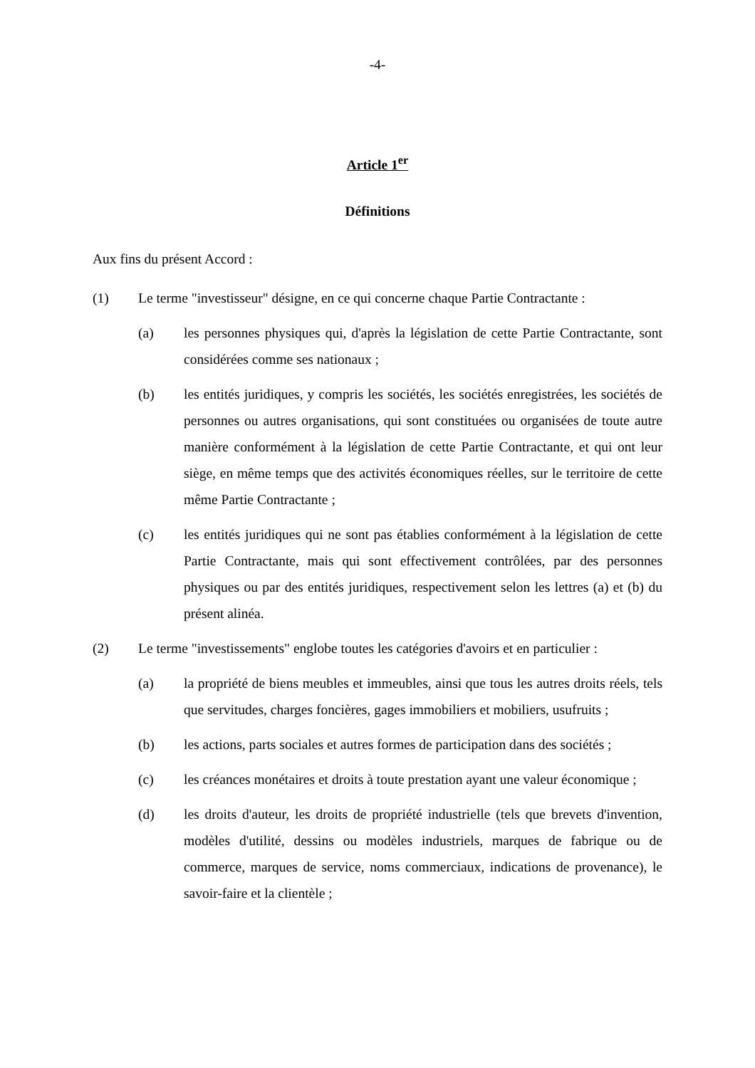-4-
Article 1<sup>er</sup>
Définitions
Aux fins du présent Accord :
(1) Le terme "investisseur" désigne, en ce qui concerne chaque Partie Contractante :
(a) les personnes physiques qui, d'après la législation de cette Partie Contractante, sont considérées comme ses nationaux ;
(b) les entités juridiques, y compris les sociétés, les sociétés enregistrées, les sociétés de personnes ou autres organisations, qui sont constituées ou organisées de toute autre manière conformément à la législation de cette Partie Contractante, et qui ont leur siège, en même temps que des activités économiques réelles, sur le territoire de cette même Partie Contractante ;
(c) les entités juridiques qui ne sont pas établies conformément à la législation de cette Partie Contractante, mais qui sont effectivement contrôlées, par des personnes physiques ou par des entités juridiques, respectivement selon les lettres (a) et (b) du présent alinéa.
(2) Le terme "investissements" englobe toutes les catégories d'avoirs et en particulier :
(a) la propriété de biens meubles et immeubles, ainsi que tous les autres droits réels, tels que servitudes, charges foncières, gages immobiliers et mobiliers, usufruits ;
(b) les actions, parts sociales et autres formes de participation dans des sociétés ;
(c) les créances monétaires et droits à toute prestation ayant une valeur économique ;
(d) les droits d'auteur, les droits de propriété industrielle (tels que brevets d'invention, modèles d'utilité, dessins ou modèles industriels, marques de fabrique ou de commerce, marques de service, noms commerciaux, indications de provenance), le savoir-faire et la clientèle ;